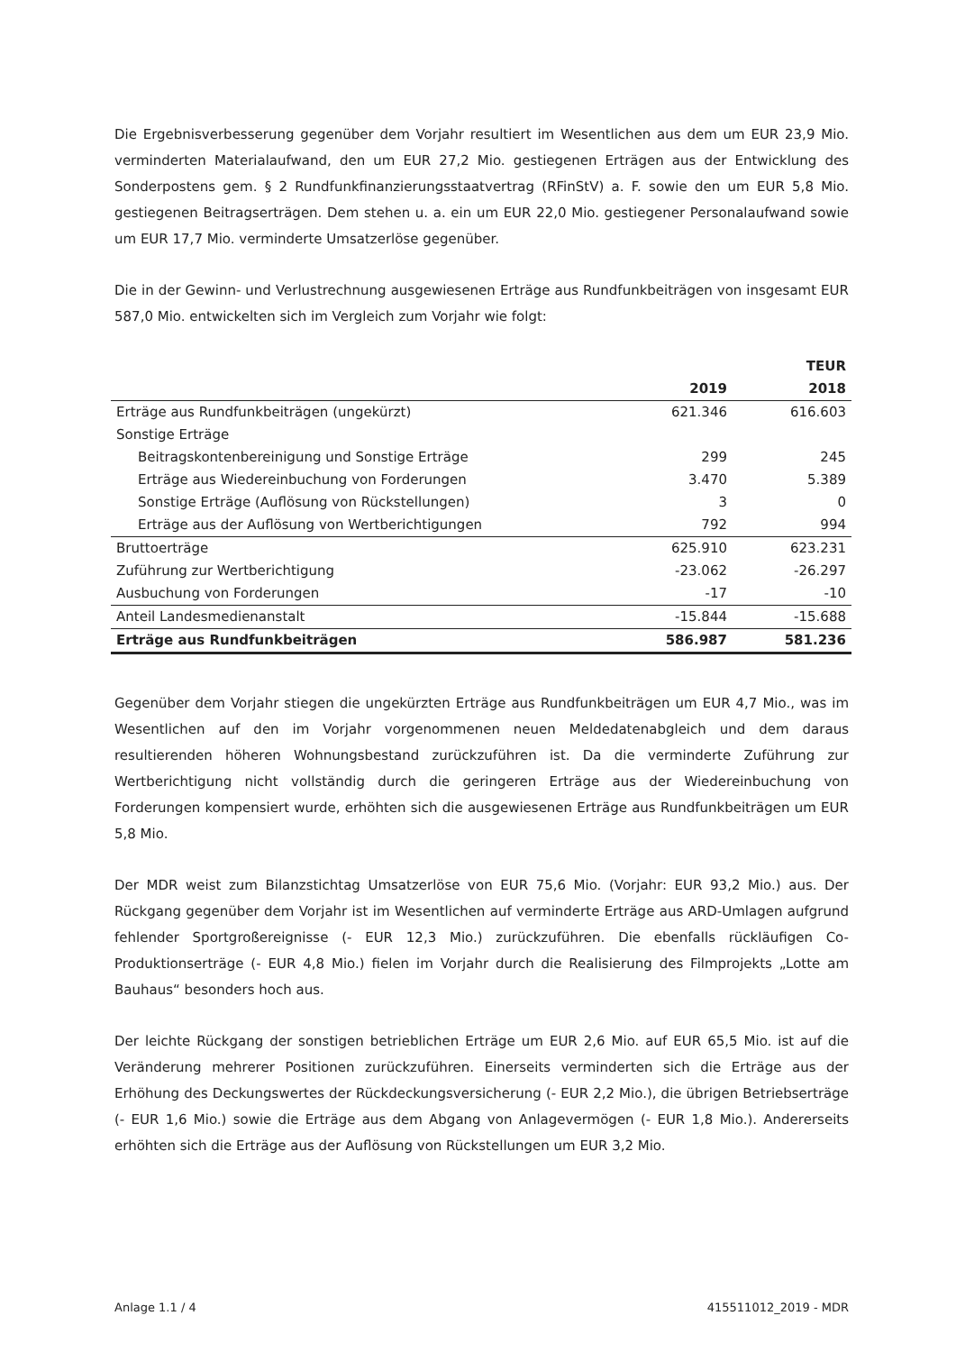Die Ergebnisverbesserung gegenüber dem Vorjahr resultiert im Wesentlichen aus dem um EUR 23,9 Mio. verminderten Materialaufwand, den um EUR 27,2 Mio. gestiegenen Erträgen aus der Entwicklung des Sonderpostens gem. § 2 Rundfunkfinanzierungsstaatvertrag (RFinStV) a. F. sowie den um EUR 5,8 Mio. gestiegenen Beitragserträgen. Dem stehen u. a. ein um EUR 22,0 Mio. gestiegener Personalaufwand sowie um EUR 17,7 Mio. verminderte Umsatzerlöse gegenüber.
Die in der Gewinn- und Verlustrechnung ausgewiesenen Erträge aus Rundfunkbeiträgen von insgesamt EUR 587,0 Mio. entwickelten sich im Vergleich zum Vorjahr wie folgt:
| | | TEUR |
| --- | --- | --- |
| | 2019 | 2018 |
| Erträge aus Rundfunkbeiträgen (ungekürzt) | 621.346 | 616.603 |
| Sonstige Erträge | | |
| Beitragskontenbereinigung und Sonstige Erträge | 299 | 245 |
| Erträge aus Wiedereinbuchung von Forderungen | 3.470 | 5.389 |
| Sonstige Erträge (Auflösung von Rückstellungen) | 3 | 0 |
| Erträge aus der Auflösung von Wertberichtigungen | 792 | 994 |
| Bruttoerträge | 625.910 | 623.231 |
| Zuführung zur Wertberichtigung | -23.062 | -26.297 |
| Ausbuchung von Forderungen | -17 | -10 |
| Anteil Landesmedienanstalt | -15.844 | -15.688 |
| Erträge aus Rundfunkbeiträgen | 586.987 | 581.236 |
Gegenüber dem Vorjahr stiegen die ungekürzten Erträge aus Rundfunkbeiträgen um EUR 4,7 Mio., was im Wesentlichen auf den im Vorjahr vorgenommenen neuen Meldedatenabgleich und dem daraus resultierenden höheren Wohnungsbestand zurückzuführen ist. Da die verminderte Zuführung zur Wertberichtigung nicht vollständig durch die geringeren Erträge aus der Wiedereinbuchung von Forderungen kompensiert wurde, erhöhten sich die ausgewiesenen Erträge aus Rundfunkbeiträgen um EUR 5,8 Mio.
Der MDR weist zum Bilanzstichtag Umsatzerlöse von EUR 75,6 Mio. (Vorjahr: EUR 93,2 Mio.) aus. Der Rückgang gegenüber dem Vorjahr ist im Wesentlichen auf verminderte Erträge aus ARD-Umlagen aufgrund fehlender Sportgroßereignisse (- EUR 12,3 Mio.) zurückzuführen. Die ebenfalls rückläufigen Co-Produktionserträge (- EUR 4,8 Mio.) fielen im Vorjahr durch die Realisierung des Filmprojekts „Lotte am Bauhaus“ besonders hoch aus.
Der leichte Rückgang der sonstigen betrieblichen Erträge um EUR 2,6 Mio. auf EUR 65,5 Mio. ist auf die Veränderung mehrerer Positionen zurückzuführen. Einerseits verminderten sich die Erträge aus der Erhöhung des Deckungswertes der Rückdeckungsversicherung (- EUR 2,2 Mio.), die übrigen Betriebserträge (- EUR 1,6 Mio.) sowie die Erträge aus dem Abgang von Anlagevermögen (- EUR 1,8 Mio.). Andererseits erhöhten sich die Erträge aus der Auflösung von Rückstellungen um EUR 3,2 Mio.
Anlage 1.1 / 4 415511012_2019 - MDR